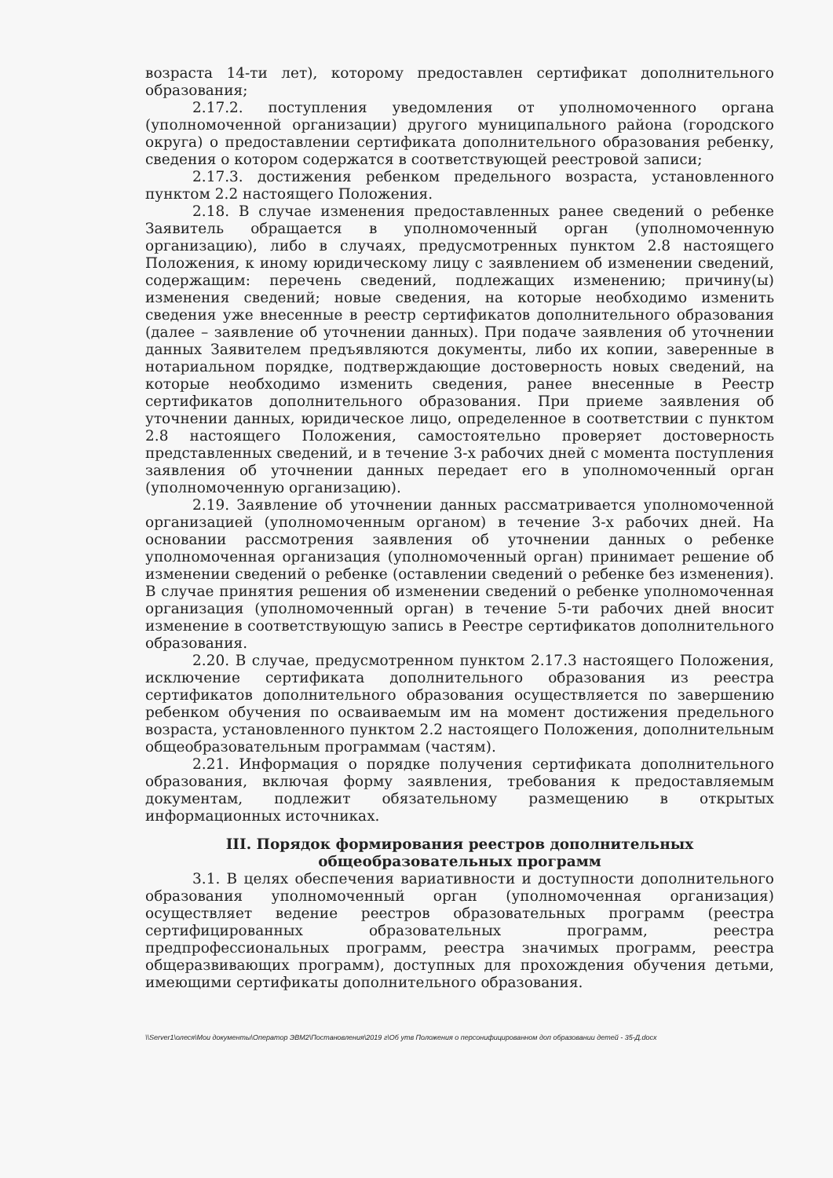возраста 14-ти лет), которому предоставлен сертификат дополнительного образования;
2.17.2. поступления уведомления от уполномоченного органа (уполномоченной организации) другого муниципального района (городского округа) о предоставлении сертификата дополнительного образования ребенку, сведения о котором содержатся в соответствующей реестровой записи;
2.17.3. достижения ребенком предельного возраста, установленного пунктом 2.2 настоящего Положения.
2.18. В случае изменения предоставленных ранее сведений о ребенке Заявитель обращается в уполномоченный орган (уполномоченную организацию), либо в случаях, предусмотренных пунктом 2.8 настоящего Положения, к иному юридическому лицу с заявлением об изменении сведений, содержащим: перечень сведений, подлежащих изменению; причину(ы) изменения сведений; новые сведения, на которые необходимо изменить сведения уже внесенные в реестр сертификатов дополнительного образования (далее – заявление об уточнении данных). При подаче заявления об уточнении данных Заявителем предъявляются документы, либо их копии, заверенные в нотариальном порядке, подтверждающие достоверность новых сведений, на которые необходимо изменить сведения, ранее внесенные в Реестр сертификатов дополнительного образования. При приеме заявления об уточнении данных, юридическое лицо, определенное в соответствии с пунктом 2.8 настоящего Положения, самостоятельно проверяет достоверность представленных сведений, и в течение 3-х рабочих дней с момента поступления заявления об уточнении данных передает его в уполномоченный орган (уполномоченную организацию).
2.19. Заявление об уточнении данных рассматривается уполномоченной организацией (уполномоченным органом) в течение 3-х рабочих дней. На основании рассмотрения заявления об уточнении данных о ребенке уполномоченная организация (уполномоченный орган) принимает решение об изменении сведений о ребенке (оставлении сведений о ребенке без изменения). В случае принятия решения об изменении сведений о ребенке уполномоченная организация (уполномоченный орган) в течение 5-ти рабочих дней вносит изменение в соответствующую запись в Реестре сертификатов дополнительного образования.
2.20. В случае, предусмотренном пунктом 2.17.3 настоящего Положения, исключение сертификата дополнительного образования из реестра сертификатов дополнительного образования осуществляется по завершению ребенком обучения по осваиваемым им на момент достижения предельного возраста, установленного пунктом 2.2 настоящего Положения, дополнительным общеобразовательным программам (частям).
2.21. Информация о порядке получения сертификата дополнительного образования, включая форму заявления, требования к предоставляемым документам, подлежит обязательному размещению в открытых информационных источниках.
III. Порядок формирования реестров дополнительных
общеобразовательных программ
3.1. В целях обеспечения вариативности и доступности дополнительного образования уполномоченный орган (уполномоченная организация) осуществляет ведение реестров образовательных программ (реестра сертифицированных образовательных программ, реестра предпрофессиональных программ, реестра значимых программ, реестра общеразвивающих программ), доступных для прохождения обучения детьми, имеющими сертификаты дополнительного образования.
\\Server1\олеся\Мои документы\Оператор ЭВМ2\Постановления\2019 г\Об утв Положения о персонифицированном доп образовании детей - 35-Д.docx